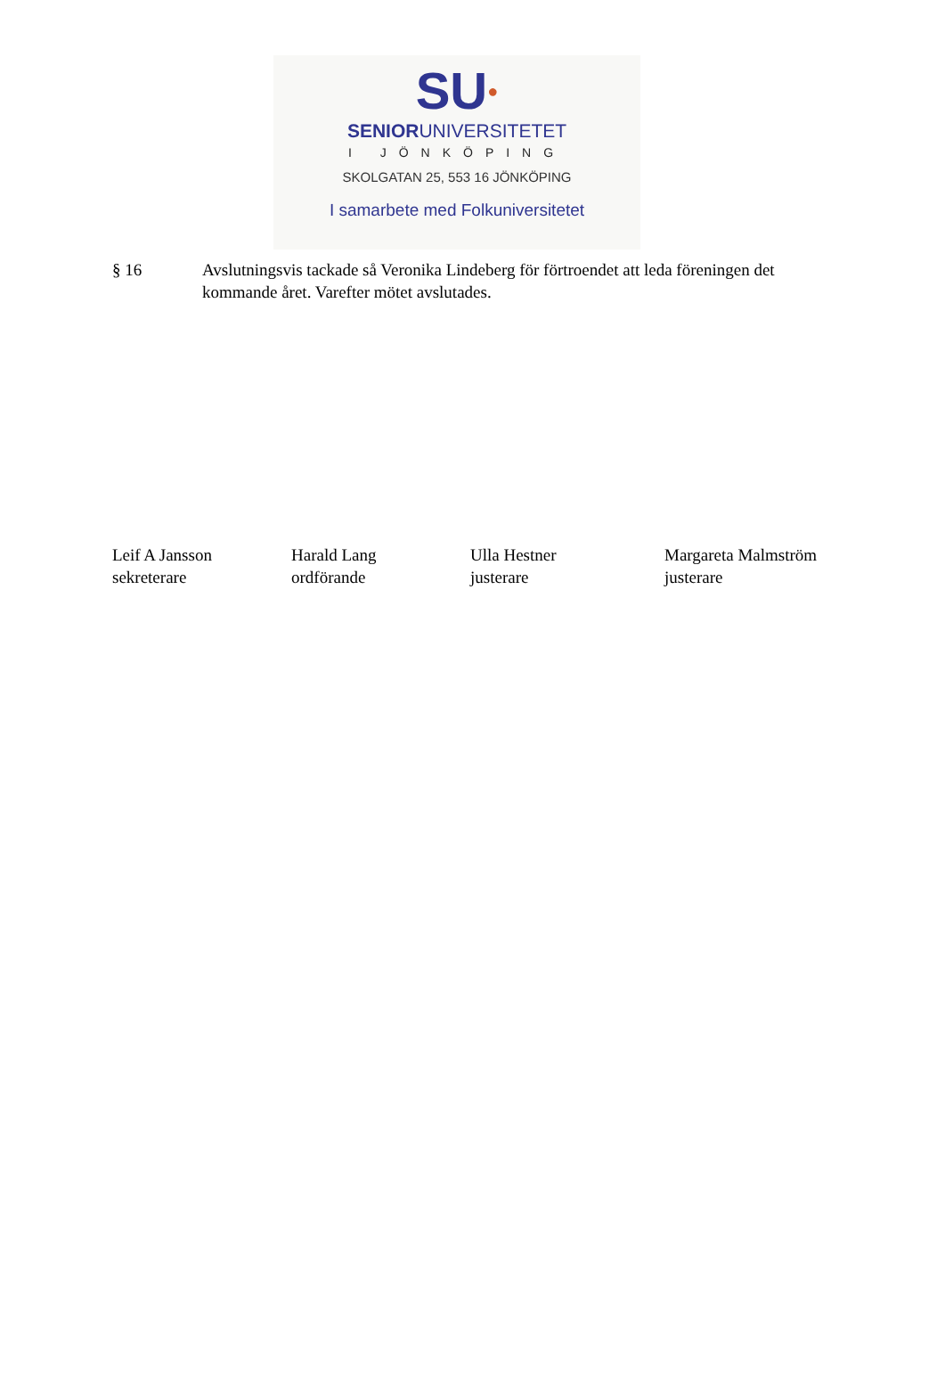SU●
SENIORUNIVERSITETET
I JÖNKÖPING
SKOLGATAN 25, 553 16 JÖNKÖPING
I samarbete med Folkuniversitetet
§ 16 Avslutningsvis tackade så Veronika Lindeberg för förtroendet att leda föreningen det kommande året. Varefter mötet avslutades.
Leif A Jansson
sekreterare
Harald Lang
ordförande
Ulla Hestner
justerare
Margareta Malmström
justerare